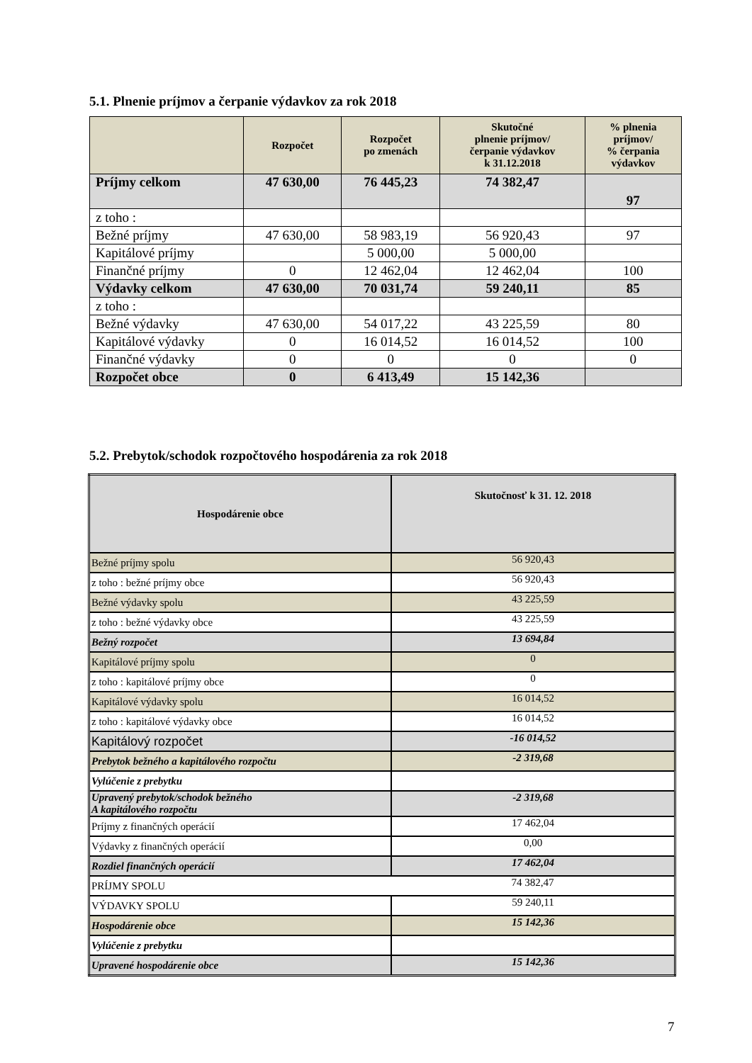5.1. Plnenie príjmov a čerpanie výdavkov za rok 2018
| | Rozpočet | Rozpočet po zmenách | Skutočné plnenie príjmov/ čerpanie výdavkov k 31.12.2018 | % plnenia príjmov/ % čerpania výdavkov |
| --- | --- | --- | --- | --- |
| Príjmy celkom | 47 630,00 | 76 445,23 | 74 382,47 | 97 |
| z toho : | | | | |
| Bežné príjmy | 47 630,00 | 58 983,19 | 56 920,43 | 97 |
| Kapitálové príjmy | | 5 000,00 | 5 000,00 | |
| Finančné príjmy | 0 | 12 462,04 | 12 462,04 | 100 |
| Výdavky celkom | 47 630,00 | 70 031,74 | 59 240,11 | 85 |
| z toho : | | | | |
| Bežné výdavky | 47 630,00 | 54 017,22 | 43 225,59 | 80 |
| Kapitálové výdavky | 0 | 16 014,52 | 16 014,52 | 100 |
| Finančné výdavky | 0 | 0 | 0 | 0 |
| Rozpočet obce | 0 | 6 413,49 | 15 142,36 | |
5.2. Prebytok/schodok rozpočtového hospodárenia za rok 2018
| Hospodárenie obce | Skutočnosť k 31. 12. 2018 |
| --- | --- |
| Bežné príjmy spolu | 56 920,43 |
| z toho : bežné príjmy obce | 56 920,43 |
| Bežné výdavky spolu | 43 225,59 |
| z toho : bežné výdavky obce | 43 225,59 |
| Bežný rozpočet | 13 694,84 |
| Kapitálové príjmy spolu | 0 |
| z toho : kapitálové príjmy obce | 0 |
| Kapitálové výdavky spolu | 16 014,52 |
| z toho : kapitálové výdavky obce | 16 014,52 |
| Kapitálový rozpočet | -16 014,52 |
| Prebytok bežného a kapitálového rozpočtu | -2 319,68 |
| Vylúčenie z prebytku | |
| Upravený prebytok/schodok bežného A kapitálového rozpočtu | -2 319,68 |
| Príjmy z finančných operácií | 17 462,04 |
| Výdavky z finančných operácií | 0,00 |
| Rozdiel finančných operácií | 17 462,04 |
| PRÍJMY SPOLU | 74 382,47 |
| VÝDAVKY SPOLU | 59 240,11 |
| Hospodárenie obce | 15 142,36 |
| Vylúčenie z prebytku | |
| Upravené hospodárenie obce | 15 142,36 |
7